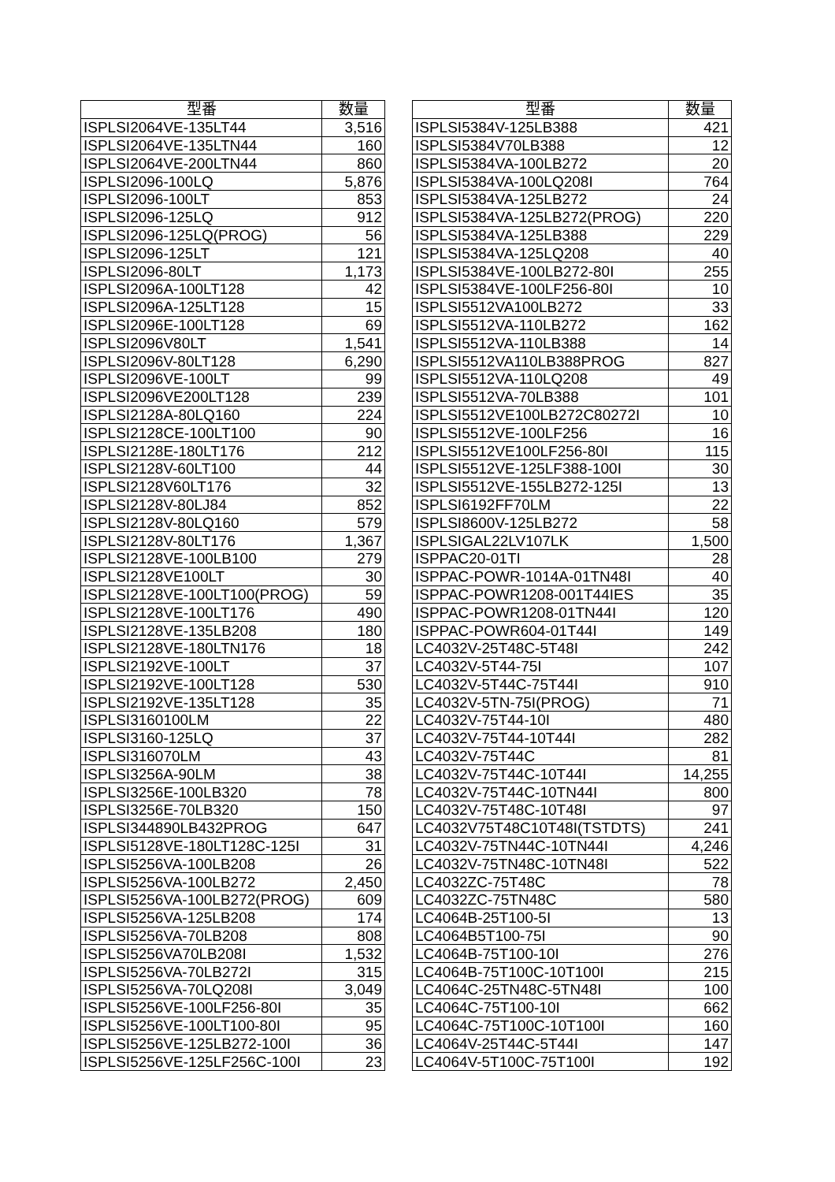| 型番 | 数量 |
| --- | --- |
| ISPLSI2064VE-135LT44 | 3,516 |
| ISPLSI2064VE-135LTN44 | 160 |
| ISPLSI2064VE-200LTN44 | 860 |
| ISPLSI2096-100LQ | 5,876 |
| ISPLSI2096-100LT | 853 |
| ISPLSI2096-125LQ | 912 |
| ISPLSI2096-125LQ(PROG) | 56 |
| ISPLSI2096-125LT | 121 |
| ISPLSI2096-80LT | 1,173 |
| ISPLSI2096A-100LT128 | 42 |
| ISPLSI2096A-125LT128 | 15 |
| ISPLSI2096E-100LT128 | 69 |
| ISPLSI2096V80LT | 1,541 |
| ISPLSI2096V-80LT128 | 6,290 |
| ISPLSI2096VE-100LT | 99 |
| ISPLSI2096VE200LT128 | 239 |
| ISPLSI2128A-80LQ160 | 224 |
| ISPLSI2128CE-100LT100 | 90 |
| ISPLSI2128E-180LT176 | 212 |
| ISPLSI2128V-60LT100 | 44 |
| ISPLSI2128V60LT176 | 32 |
| ISPLSI2128V-80LJ84 | 852 |
| ISPLSI2128V-80LQ160 | 579 |
| ISPLSI2128V-80LT176 | 1,367 |
| ISPLSI2128VE-100LB100 | 279 |
| ISPLSI2128VE100LT | 30 |
| ISPLSI2128VE-100LT100(PROG) | 59 |
| ISPLSI2128VE-100LT176 | 490 |
| ISPLSI2128VE-135LB208 | 180 |
| ISPLSI2128VE-180LTN176 | 18 |
| ISPLSI2192VE-100LT | 37 |
| ISPLSI2192VE-100LT128 | 530 |
| ISPLSI2192VE-135LT128 | 35 |
| ISPLSI3160100LM | 22 |
| ISPLSI3160-125LQ | 37 |
| ISPLSI316070LM | 43 |
| ISPLSI3256A-90LM | 38 |
| ISPLSI3256E-100LB320 | 78 |
| ISPLSI3256E-70LB320 | 150 |
| ISPLSI344890LB432PROG | 647 |
| ISPLSI5128VE-180LT128C-125I | 31 |
| ISPLSI5256VA-100LB208 | 26 |
| ISPLSI5256VA-100LB272 | 2,450 |
| ISPLSI5256VA-100LB272(PROG) | 609 |
| ISPLSI5256VA-125LB208 | 174 |
| ISPLSI5256VA-70LB208 | 808 |
| ISPLSI5256VA70LB208I | 1,532 |
| ISPLSI5256VA-70LB272I | 315 |
| ISPLSI5256VA-70LQ208I | 3,049 |
| ISPLSI5256VE-100LF256-80I | 35 |
| ISPLSI5256VE-100LT100-80I | 95 |
| ISPLSI5256VE-125LB272-100I | 36 |
| ISPLSI5256VE-125LF256C-100I | 23 |
| 型番 | 数量 |
| --- | --- |
| ISPLSI5384V-125LB388 | 421 |
| ISPLSI5384V70LB388 | 12 |
| ISPLSI5384VA-100LB272 | 20 |
| ISPLSI5384VA-100LQ208I | 764 |
| ISPLSI5384VA-125LB272 | 24 |
| ISPLSI5384VA-125LB272(PROG) | 220 |
| ISPLSI5384VA-125LB388 | 229 |
| ISPLSI5384VA-125LQ208 | 40 |
| ISPLSI5384VE-100LB272-80I | 255 |
| ISPLSI5384VE-100LF256-80I | 10 |
| ISPLSI5512VA100LB272 | 33 |
| ISPLSI5512VA-110LB272 | 162 |
| ISPLSI5512VA-110LB388 | 14 |
| ISPLSI5512VA110LB388PROG | 827 |
| ISPLSI5512VA-110LQ208 | 49 |
| ISPLSI5512VA-70LB388 | 101 |
| ISPLSI5512VE100LB272C80272I | 10 |
| ISPLSI5512VE-100LF256 | 16 |
| ISPLSI5512VE100LF256-80I | 115 |
| ISPLSI5512VE-125LF388-100I | 30 |
| ISPLSI5512VE-155LB272-125I | 13 |
| ISPLSI6192FF70LM | 22 |
| ISPLSI8600V-125LB272 | 58 |
| ISPLSIGAL22LV107LK | 1,500 |
| ISPPAC20-01TI | 28 |
| ISPPAC-POWR-1014A-01TN48I | 40 |
| ISPPAC-POWR1208-001T44IES | 35 |
| ISPPAC-POWR1208-01TN44I | 120 |
| ISPPAC-POWR604-01T44I | 149 |
| LC4032V-25T48C-5T48I | 242 |
| LC4032V-5T44-75I | 107 |
| LC4032V-5T44C-75T44I | 910 |
| LC4032V-5TN-75I(PROG) | 71 |
| LC4032V-75T44-10I | 480 |
| LC4032V-75T44-10T44I | 282 |
| LC4032V-75T44C | 81 |
| LC4032V-75T44C-10T44I | 14,255 |
| LC4032V-75T44C-10TN44I | 800 |
| LC4032V-75T48C-10T48I | 97 |
| LC4032V75T48C10T48I(TSTDTS) | 241 |
| LC4032V-75TN44C-10TN44I | 4,246 |
| LC4032V-75TN48C-10TN48I | 522 |
| LC4032ZC-75T48C | 78 |
| LC4032ZC-75TN48C | 580 |
| LC4064B-25T100-5I | 13 |
| LC4064B5T100-75I | 90 |
| LC4064B-75T100-10I | 276 |
| LC4064B-75T100C-10T100I | 215 |
| LC4064C-25TN48C-5TN48I | 100 |
| LC4064C-75T100-10I | 662 |
| LC4064C-75T100C-10T100I | 160 |
| LC4064V-25T44C-5T44I | 147 |
| LC4064V-5T100C-75T100I | 192 |